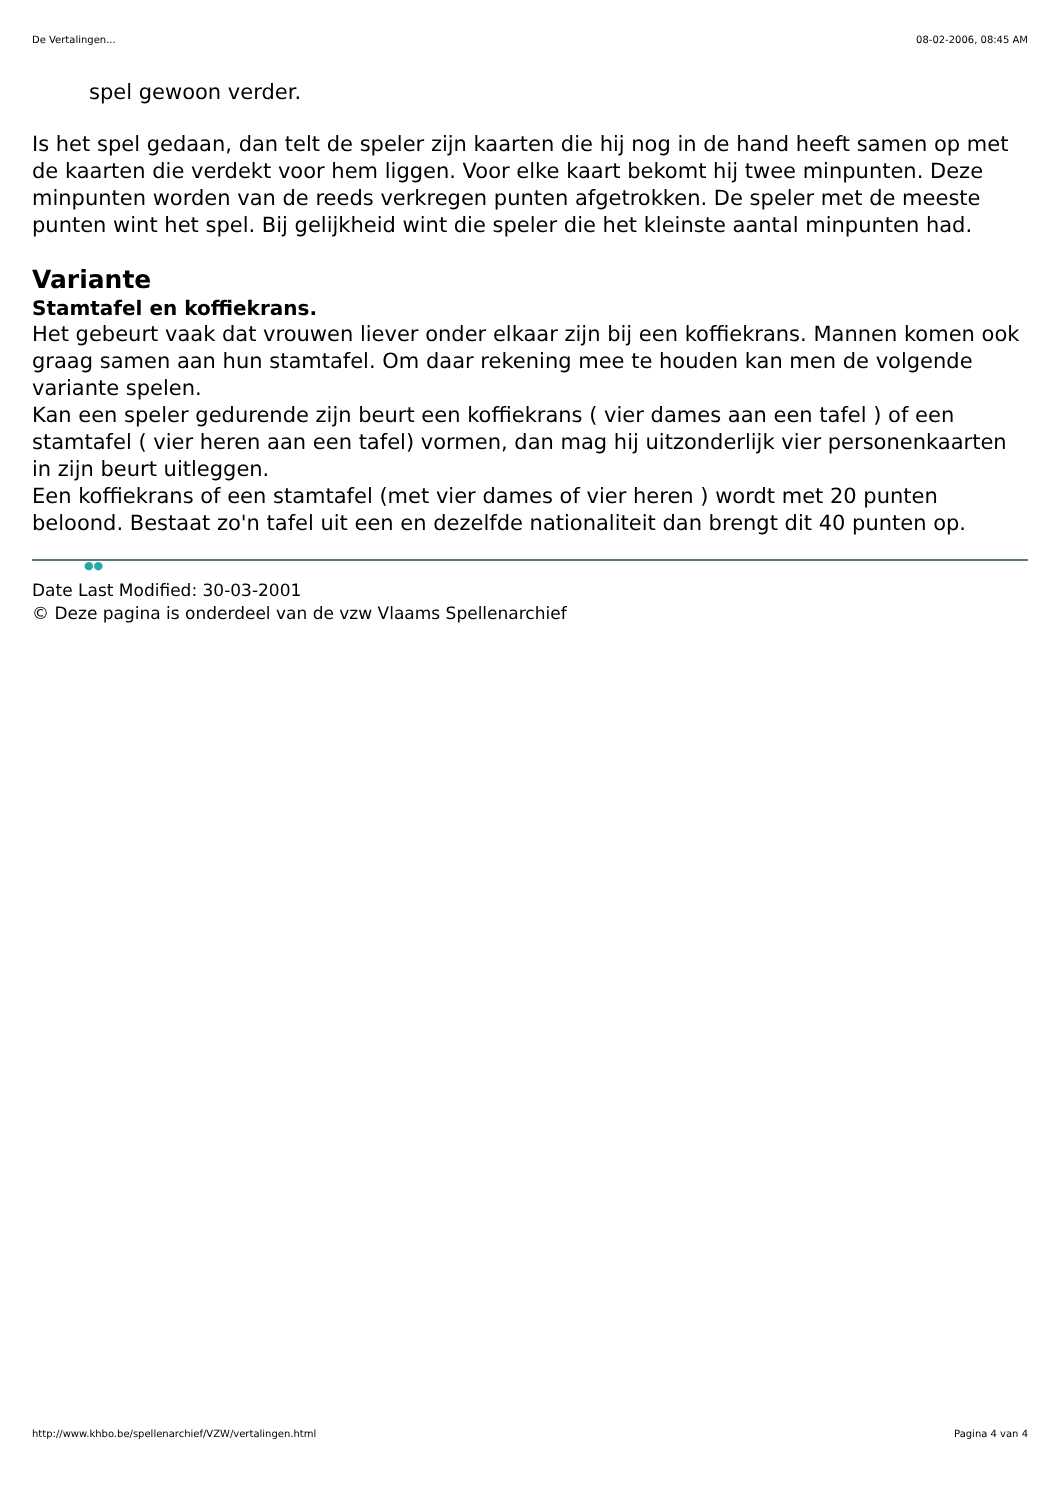De Vertalingen... 08-02-2006, 08:45 AM
spel gewoon verder.
Is het spel gedaan, dan telt de speler zijn kaarten die hij nog in de hand heeft samen op met de kaarten die verdekt voor hem liggen. Voor elke kaart bekomt hij twee minpunten. Deze minpunten worden van de reeds verkregen punten afgetrokken. De speler met de meeste punten wint het spel. Bij gelijkheid wint die speler die het kleinste aantal minpunten had.
Variante
Stamtafel en koffiekrans.
Het gebeurt vaak dat vrouwen liever onder elkaar zijn bij een koffiekrans. Mannen komen ook graag samen aan hun stamtafel. Om daar rekening mee te houden kan men de volgende variante spelen.
Kan een speler gedurende zijn beurt een koffiekrans ( vier dames aan een tafel ) of een stamtafel ( vier heren aan een tafel) vormen, dan mag hij uitzonderlijk vier personenkaarten in zijn beurt uitleggen.
Een koffiekrans of een stamtafel (met vier dames of vier heren ) wordt met 20 punten beloond. Bestaat zo'n tafel uit een en dezelfde nationaliteit dan brengt dit 40 punten op.
●●
Date Last Modified: 30-03-2001
© Deze pagina is onderdeel van de vzw Vlaams Spellenarchief
http://www.khbo.be/spellenarchief/VZW/vertalingen.html Pagina 4 van 4